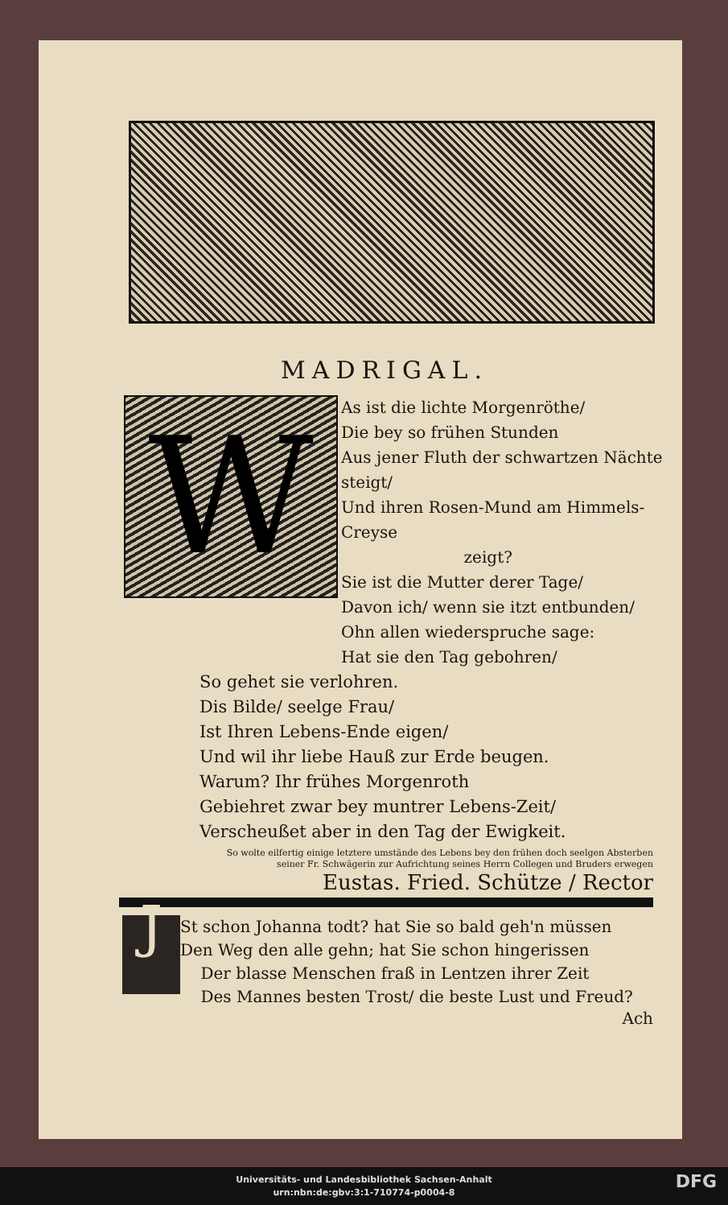MADRIGAL.
W
As ist die lichte Morgenröthe/
Die bey so frühen Stunden
Aus jener Fluth der schwartzen Nächte steigt/
Und ihren Rosen-Mund am Himmels-Creyse
zeigt?
Sie ist die Mutter derer Tage/
Davon ich/ wenn sie itzt entbunden/
Ohn allen wiederspruche sage:
Hat sie den Tag gebohren/
So gehet sie verlohren.
Dis Bilde/ seelge Frau/
Ist Ihren Lebens-Ende eigen/
Und wil ihr liebe Hauß zur Erde beugen.
Warum? Ihr frühes Morgenroth
Gebiehret zwar bey muntrer Lebens-Zeit/
Verscheußet aber in den Tag der Ewigkeit.
So wolte eilfertig einige letztere umstände des Lebens bey den frühen doch seelgen Absterben
seiner Fr. Schwägerin zur Aufrichtung seines Herrn Collegen und Bruders erwegen
Eustas. Fried. Schütze / Rector
J
St schon Johanna todt? hat Sie so bald geh'n müssen
Den Weg den alle gehn; hat Sie schon hingerissen
Der blasse Menschen fraß in Lentzen ihrer Zeit
Des Mannes besten Trost/ die beste Lust und Freud?
Ach
Universitäts- und Landesbibliothek Sachsen-Anhalt
urn:nbn:de:gbv:3:1-710774-p0004-8
DFG